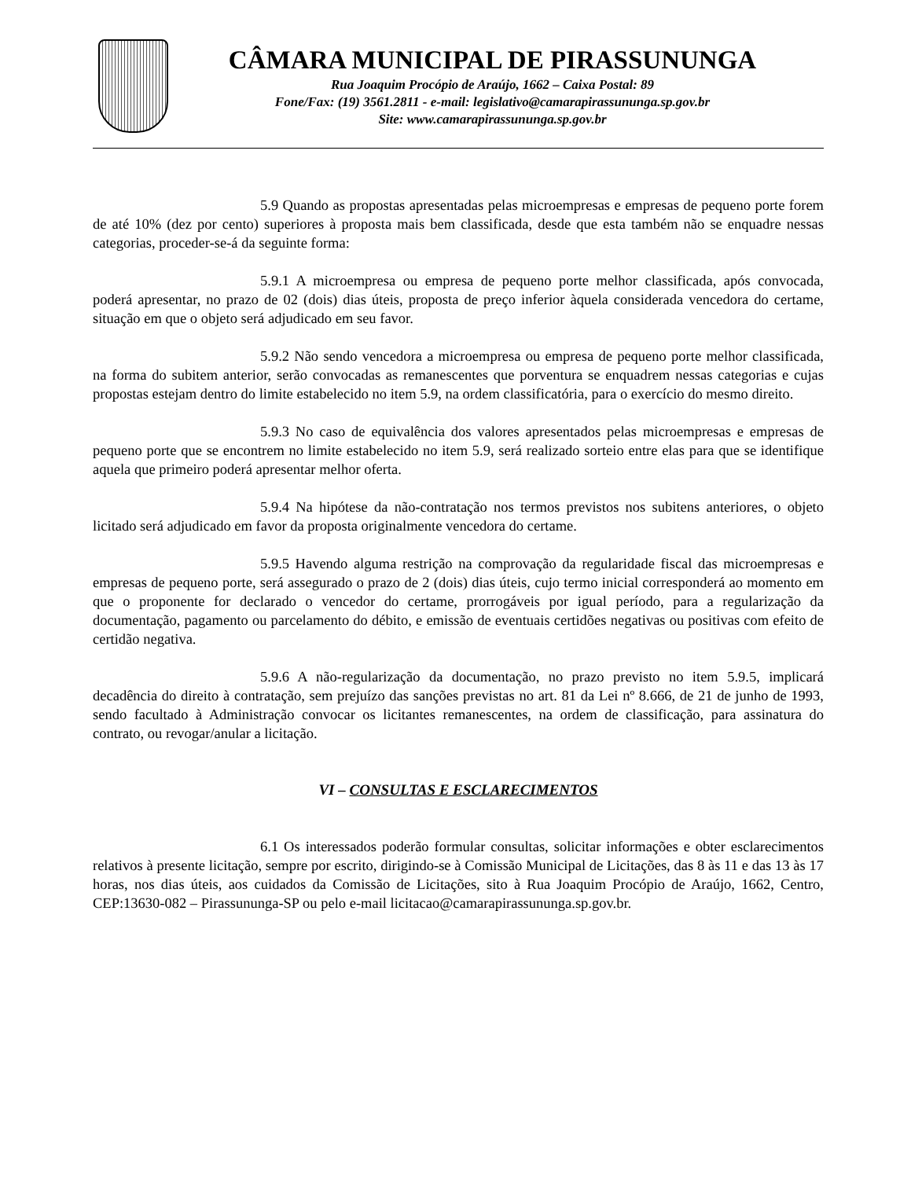CÂMARA MUNICIPAL DE PIRASSUNUNGA
Rua Joaquim Procópio de Araújo, 1662 – Caixa Postal: 89
Fone/Fax: (19) 3561.2811 - e-mail: legislativo@camarapirassununga.sp.gov.br
Site: www.camarapirassununga.sp.gov.br
5.9 Quando as propostas apresentadas pelas microempresas e empresas de pequeno porte forem de até 10% (dez por cento) superiores à proposta mais bem classificada, desde que esta também não se enquadre nessas categorias, proceder-se-á da seguinte forma:
5.9.1 A microempresa ou empresa de pequeno porte melhor classificada, após convocada, poderá apresentar, no prazo de 02 (dois) dias úteis, proposta de preço inferior àquela considerada vencedora do certame, situação em que o objeto será adjudicado em seu favor.
5.9.2 Não sendo vencedora a microempresa ou empresa de pequeno porte melhor classificada, na forma do subitem anterior, serão convocadas as remanescentes que porventura se enquadrem nessas categorias e cujas propostas estejam dentro do limite estabelecido no item 5.9, na ordem classificatória, para o exercício do mesmo direito.
5.9.3 No caso de equivalência dos valores apresentados pelas microempresas e empresas de pequeno porte que se encontrem no limite estabelecido no item 5.9, será realizado sorteio entre elas para que se identifique aquela que primeiro poderá apresentar melhor oferta.
5.9.4 Na hipótese da não-contratação nos termos previstos nos subitens anteriores, o objeto licitado será adjudicado em favor da proposta originalmente vencedora do certame.
5.9.5 Havendo alguma restrição na comprovação da regularidade fiscal das microempresas e empresas de pequeno porte, será assegurado o prazo de 2 (dois) dias úteis, cujo termo inicial corresponderá ao momento em que o proponente for declarado o vencedor do certame, prorrogáveis por igual período, para a regularização da documentação, pagamento ou parcelamento do débito, e emissão de eventuais certidões negativas ou positivas com efeito de certidão negativa.
5.9.6 A não-regularização da documentação, no prazo previsto no item 5.9.5, implicará decadência do direito à contratação, sem prejuízo das sanções previstas no art. 81 da Lei nº 8.666, de 21 de junho de 1993, sendo facultado à Administração convocar os licitantes remanescentes, na ordem de classificação, para assinatura do contrato, ou revogar/anular a licitação.
VI – CONSULTAS E ESCLARECIMENTOS
6.1 Os interessados poderão formular consultas, solicitar informações e obter esclarecimentos relativos à presente licitação, sempre por escrito, dirigindo-se à Comissão Municipal de Licitações, das 8 às 11 e das 13 às 17 horas, nos dias úteis, aos cuidados da Comissão de Licitações, sito à Rua Joaquim Procópio de Araújo, 1662, Centro, CEP:13630-082 – Pirassununga-SP ou pelo e-mail licitacao@camarapirassununga.sp.gov.br.